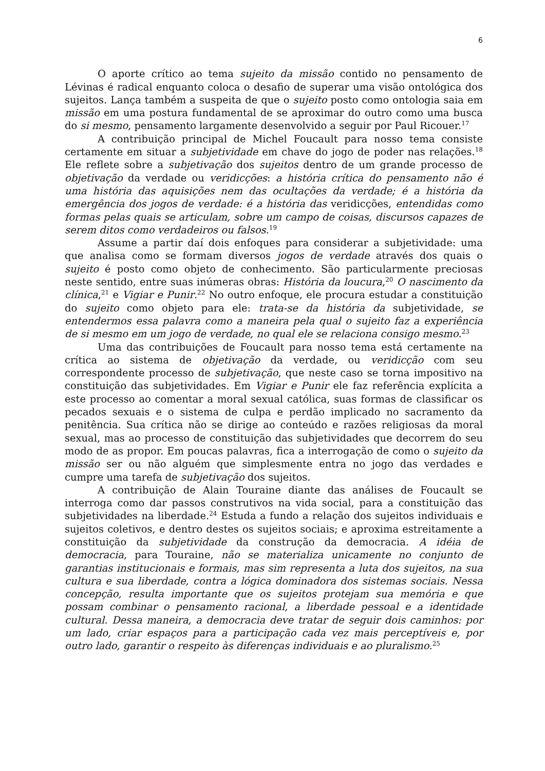6
O aporte crítico ao tema sujeito da missão contido no pensamento de Lévinas é radical enquanto coloca o desafio de superar uma visão ontológica dos sujeitos. Lança também a suspeita de que o sujeito posto como ontologia saia em missão em uma postura fundamental de se aproximar do outro como uma busca do si mesmo, pensamento largamente desenvolvido a seguir por Paul Ricouer.<sup>17</sup>
A contribuição principal de Michel Foucault para nosso tema consiste certamente em situar a subjetividade em chave do jogo de poder nas relações.<sup>18</sup> Ele reflete sobre a subjetivação dos sujeitos dentro de um grande processo de objetivação da verdade ou veridicções: a história crítica do pensamento não é uma história das aquisições nem das ocultações da verdade; é a história da emergência dos jogos de verdade: é a história das veridicções, entendidas como formas pelas quais se articulam, sobre um campo de coisas, discursos capazes de serem ditos como verdadeiros ou falsos.<sup>19</sup>
Assume a partir daí dois enfoques para considerar a subjetividade: uma que analisa como se formam diversos jogos de verdade através dos quais o sujeito é posto como objeto de conhecimento. São particularmente preciosas neste sentido, entre suas inúmeras obras: História da loucura,<sup>20</sup> O nascimento da clínica,<sup>21</sup> e Vigiar e Punir.<sup>22</sup> No outro enfoque, ele procura estudar a constituição do sujeito como objeto para ele: trata-se da história da subjetividade, se entendermos essa palavra como a maneira pela qual o sujeito faz a experiência de si mesmo em um jogo de verdade, no qual ele se relaciona consigo mesmo.<sup>23</sup>
Uma das contribuições de Foucault para nosso tema está certamente na crítica ao sistema de objetivação da verdade, ou veridicção com seu correspondente processo de subjetivação, que neste caso se torna impositivo na constituição das subjetividades. Em Vigiar e Punir ele faz referência explícita a este processo ao comentar a moral sexual católica, suas formas de classificar os pecados sexuais e o sistema de culpa e perdão implicado no sacramento da penitência. Sua crítica não se dirige ao conteúdo e razões religiosas da moral sexual, mas ao processo de constituição das subjetividades que decorrem do seu modo de as propor. Em poucas palavras, fica a interrogação de como o sujeito da missão ser ou não alguém que simplesmente entra no jogo das verdades e cumpre uma tarefa de subjetivação dos sujeitos.
A contribuição de Alain Touraine diante das análises de Foucault se interroga como dar passos construtivos na vida social, para a constituição das subjetividades na liberdade.<sup>24</sup> Estuda a fundo a relação dos sujeitos individuais e sujeitos coletivos, e dentro destes os sujeitos sociais; e aproxima estreitamente a constituição da subjetividade da construção da democracia. A idéia de democracia, para Touraine, não se materializa unicamente no conjunto de garantias institucionais e formais, mas sim representa a luta dos sujeitos, na sua cultura e sua liberdade, contra a lógica dominadora dos sistemas sociais. Nessa concepção, resulta importante que os sujeitos protejam sua memória e que possam combinar o pensamento racional, a liberdade pessoal e a identidade cultural. Dessa maneira, a democracia deve tratar de seguir dois caminhos: por um lado, criar espaços para a participação cada vez mais perceptíveis e, por outro lado, garantir o respeito às diferenças individuais e ao pluralismo.<sup>25</sup>